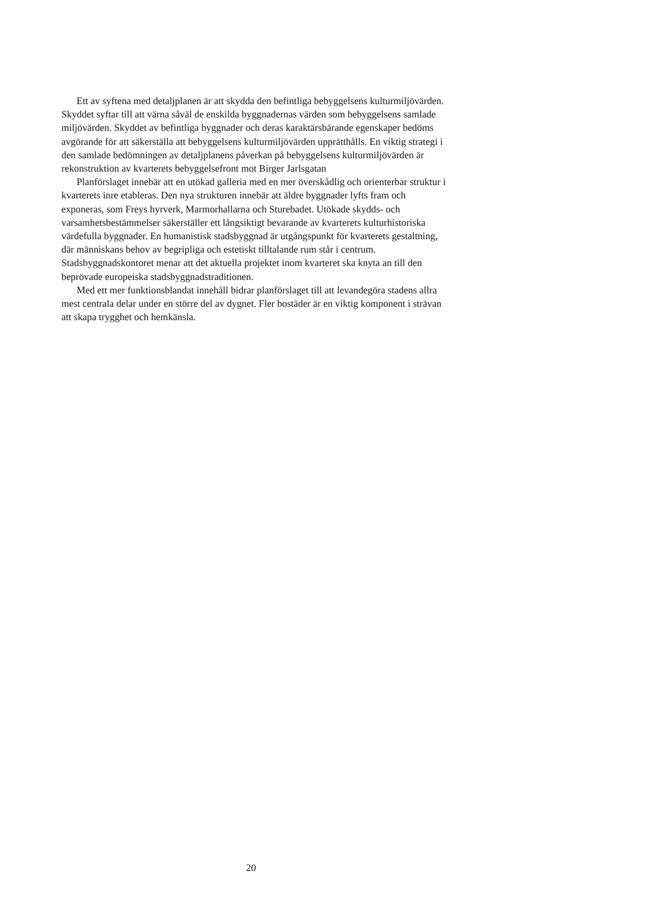Ett av syftena med detaljplanen är att skydda den befintliga bebyggelsens kulturmiljövärden. Skyddet syftar till att värna såväl de enskilda byggnadernas värden som bebyggelsens samlade miljövärden. Skyddet av befintliga byggnader och deras karaktärsbärande egenskaper bedöms avgörande för att säkerställa att bebyggelsens kulturmiljövärden upprätthålls. En viktig strategi i den samlade bedömningen av detaljplanens påverkan på bebyggelsens kulturmiljövärden är rekonstruktion av kvarterets bebyggelsefront mot Birger Jarlsgatan
Planförslaget innebär att en utökad galleria med en mer överskådlig och orienterbar struktur i kvarterets inre etableras. Den nya strukturen innebär att äldre byggnader lyfts fram och exponeras, som Freys hyrverk, Marmorhallarna och Sturebadet. Utökade skydds- och varsamhetsbestämmelser säkerställer ett långsiktigt bevarande av kvarterets kulturhistoriska värdefulla byggnader. En humanistisk stadsbyggnad är utgångspunkt för kvarterets gestaltning, där människans behov av begripliga och estetiskt tilltalande rum står i centrum. Stadsbyggnadskontoret menar att det aktuella projektet inom kvarteret ska knyta an till den beprövade europeiska stadsbyggnadstraditionen.
Med ett mer funktionsblandat innehåll bidrar planförslaget till att levandegöra stadens allra mest centrala delar under en större del av dygnet. Fler bostäder är en viktig komponent i strävan att skapa trygghet och hemkänsla.
20